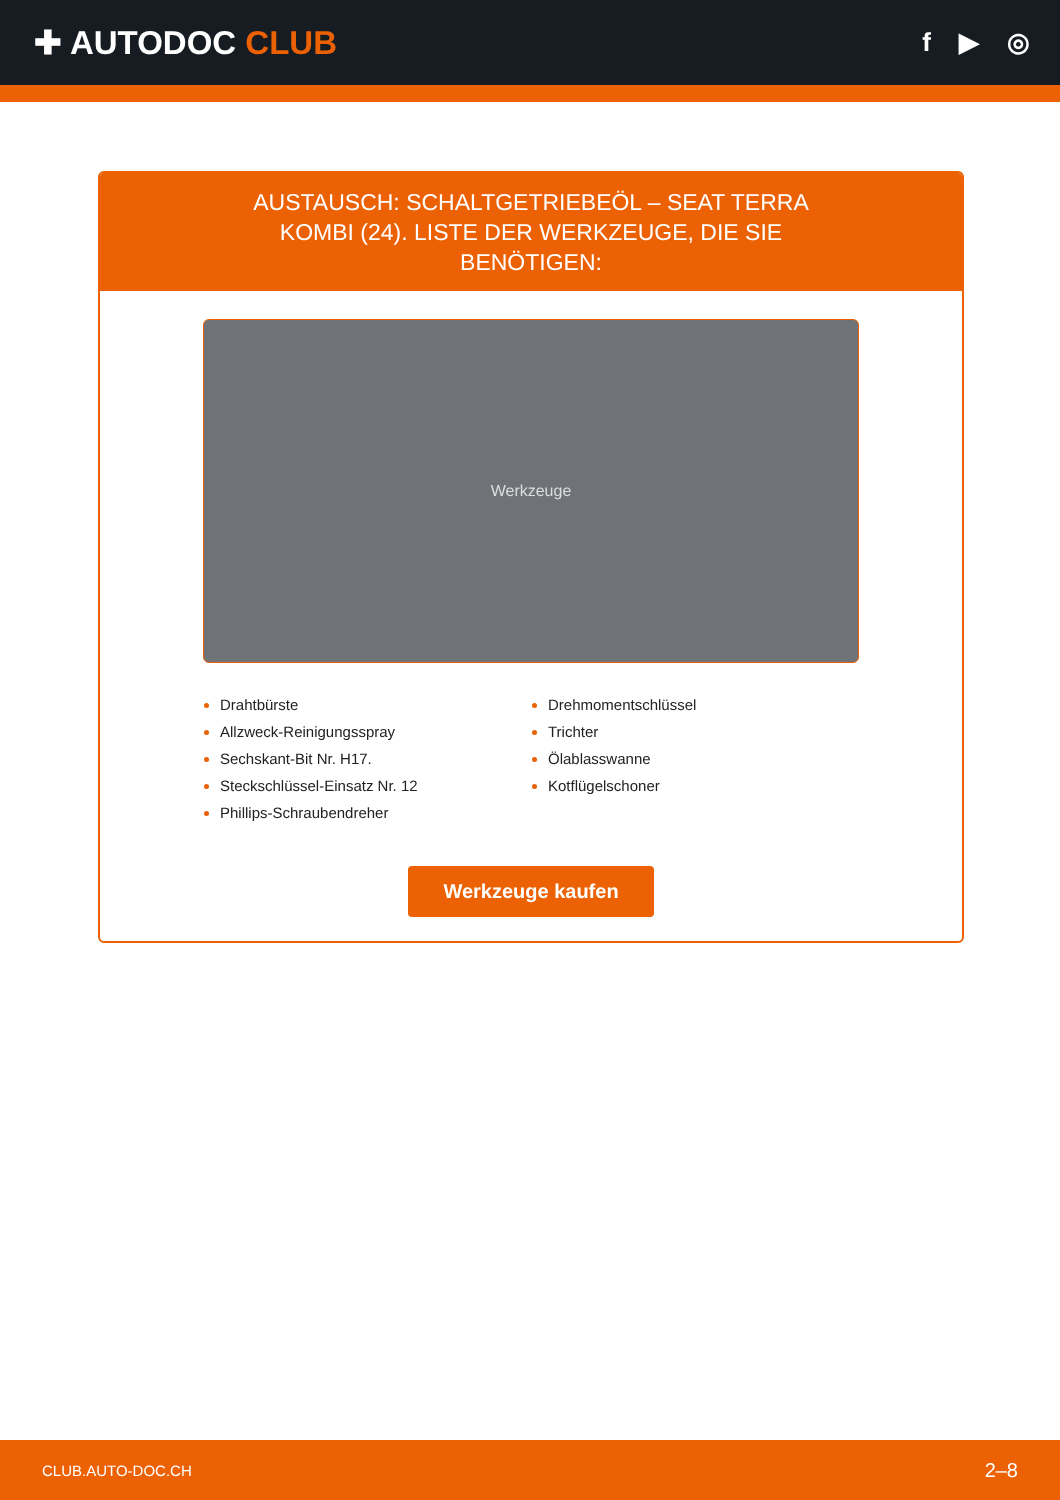✚ AUTODOC CLUB
f ▶ ◎
AUSTAUSCH: SCHALTGETRIEBEÖL – SEAT TERRA KOMBI (24). LISTE DER WERKZEUGE, DIE SIE BENÖTIGEN:
Werkzeuge
Drahtbürste
Allzweck-Reinigungsspray
Sechskant-Bit Nr. H17.
Steckschlüssel-Einsatz Nr. 12
Phillips-Schraubendreher
Drehmomentschlüssel
Trichter
Ölablasswanne
Kotflügelschoner
Werkzeuge kaufen
CLUB.AUTO-DOC.CH 2–8